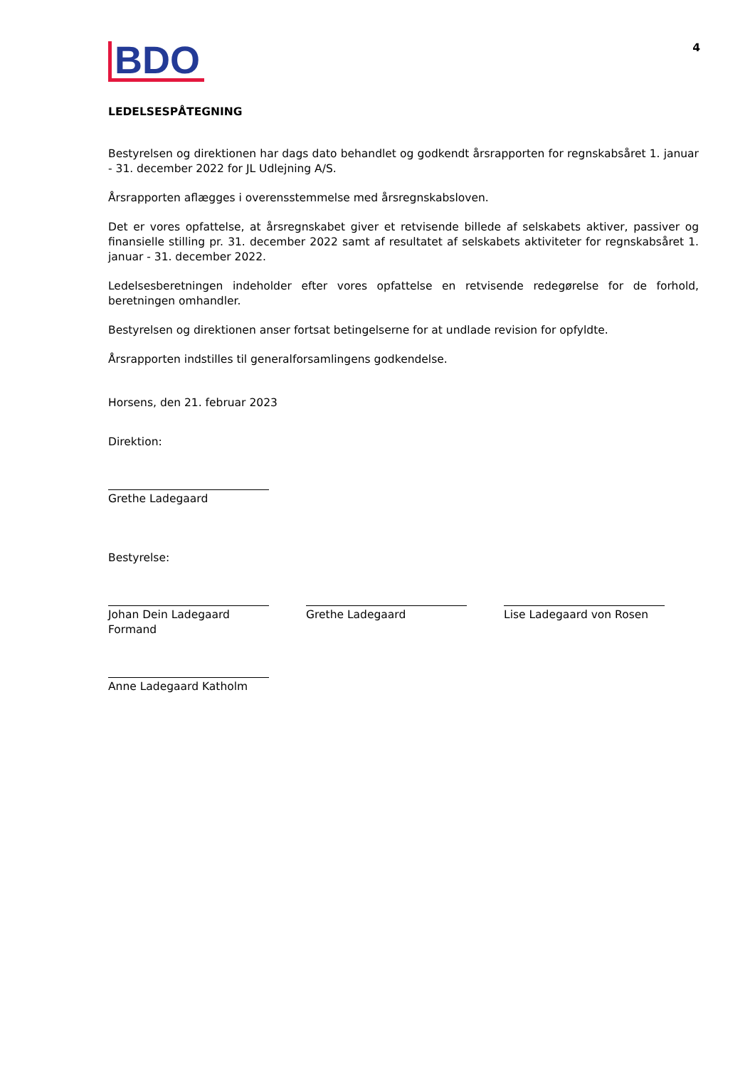BDO
4
LEDELSESPÅTEGNING
Bestyrelsen og direktionen har dags dato behandlet og godkendt årsrapporten for regnskabsåret 1. januar - 31. december 2022 for JL Udlejning A/S.
Årsrapporten aflægges i overensstemmelse med årsregnskabsloven.
Det er vores opfattelse, at årsregnskabet giver et retvisende billede af selskabets aktiver, passiver og finansielle stilling pr. 31. december 2022 samt af resultatet af selskabets aktiviteter for regnskabsåret 1. januar - 31. december 2022.
Ledelsesberetningen indeholder efter vores opfattelse en retvisende redegørelse for de forhold, beretningen omhandler.
Bestyrelsen og direktionen anser fortsat betingelserne for at undlade revision for opfyldte.
Årsrapporten indstilles til generalforsamlingens godkendelse.
Horsens, den 21. februar 2023
Direktion:
Grethe Ladegaard
Bestyrelse:
Johan Dein Ladegaard
Formand
Grethe Ladegaard Lise Ladegaard von Rosen
Anne Ladegaard Katholm